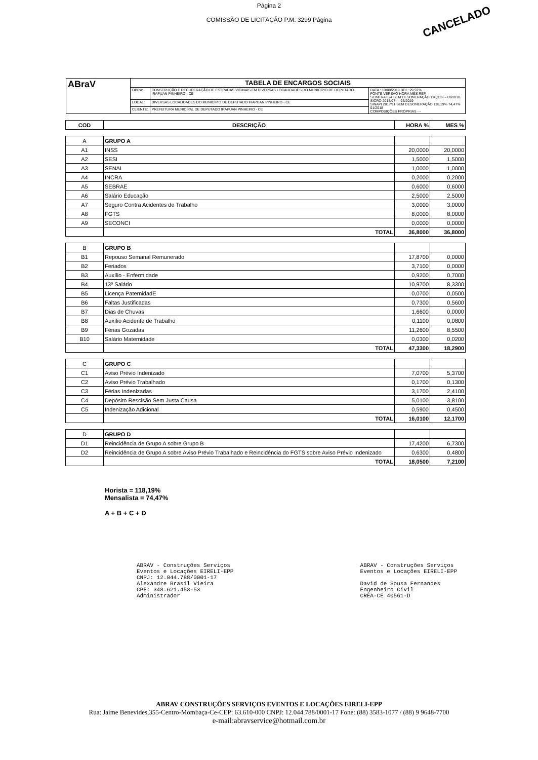Página 2
COMISSÃO DE LICITAÇÃO P.M. 3299 Página
CANCELADO
| ABraV | TABELA DE ENCARGOS SOCIAIS | | |
| | OBRA: | CONSTRUÇÃO E RECUPERAÇÃO DE ESTRADAS VICINAIS EM DIVERSAS LOCALIDADES DO MUNICÍPIO DE DEPUTADO IRAPUAN PINHEIRO - CE | DATA : 13/08/2019 BDI : 29,97% FONTE VERSÃO HORA MÊS REF. SEINFRA 024 SEM DESONERAÇÃO 116,31% - 03/2018 SICRO 2015/07 - - 03/2019 SINAPI 2017/11 SEM DESONERAÇÃO 118,19% 74,47% 01/2018 COMPOSIÇÕES PRÓPRIAS - - |
| | LOCAL: | DIVERSAS LOCALIDADES DO MUNICÍPIO DE DEPUTADO IRAPUAN PINHEIRO - CE | |
| | CLIENTE: | PREFEITURA MUNICIPAL DE DEPUTADO IRAPUAN PINHEIRO - CE | |
| COD | DESCRIÇÃO | HORA % | MES % |
| --- | --- | --- | --- |
| A | GRUPO A | | |
| A1 | INSS | 20,0000 | 20,0000 |
| A2 | SESI | 1,5000 | 1,5000 |
| A3 | SENAI | 1,0000 | 1,0000 |
| A4 | INCRA | 0,2000 | 0,2000 |
| A5 | SEBRAE | 0,6000 | 0,6000 |
| A6 | Salário Educação | 2,5000 | 2,5000 |
| A7 | Seguro Contra Acidentes de Trabalho | 3,0000 | 3,0000 |
| A8 | FGTS | 8,0000 | 8,0000 |
| A9 | SECONCI | 0,0000 | 0,0000 |
| | TOTAL | 36,8000 | 36,8000 |
| B | GRUPO B | | |
| B1 | Repouso Semanal Remunerado | 17,8700 | 0,0000 |
| B2 | Feriados | 3,7100 | 0,0000 |
| B3 | Auxílio - Enfermidade | 0,9200 | 0,7000 |
| B4 | 13º Salário | 10,9700 | 8,3300 |
| B5 | Licença PaternidadE | 0,0700 | 0,0500 |
| B6 | Faltas Justificadas | 0,7300 | 0,5600 |
| B7 | Dias de Chuvas | 1,6600 | 0,0000 |
| B8 | Auxílio Acidente de Trabalho | 0,1100 | 0,0800 |
| B9 | Férias Gozadas | 11,2600 | 8,5500 |
| B10 | Salário Maternidade | 0,0300 | 0,0200 |
| | TOTAL | 47,3300 | 18,2900 |
| C | GRUPO C | | |
| C1 | Aviso Prévio Indenizado | 7,0700 | 5,3700 |
| C2 | Aviso Prévio Trabalhado | 0,1700 | 0,1300 |
| C3 | Férias Indenizadas | 3,1700 | 2,4100 |
| C4 | Depósito Rescisão Sem Justa Causa | 5,0100 | 3,8100 |
| C5 | Indenização Adicional | 0,5900 | 0,4500 |
| | TOTAL | 16,0100 | 12,1700 |
| D | GRUPO D | | |
| D1 | Reincidência de Grupo A sobre Grupo B | 17,4200 | 6,7300 |
| D2 | Reincidência de Grupo A sobre Aviso Prévio Trabalhado e Reincidência do FGTS sobre Aviso Prévio Indenizado | 0,6300 | 0,4800 |
| | TOTAL | 18,0500 | 7,2100 |
Horista = 118,19%
Mensalista = 74,47%
A + B + C + D
ABRAV - Construções Serviços
Eventos e Locações EIRELI-EPP
CNPJ: 12.044.788/0001-17
Alexandre Brasil Vieira
CPF: 348.621.453-53
Administrador
ABRAV - Construções Serviços
Eventos e Locações EIRELI-EPP
David de Sousa Fernandes
Engenheiro Civil
CREA-CE 40561-D
ABRAV CONSTRUÇÕES SERVIÇOS EVENTOS E LOCAÇÕES EIRELI-EPP
Rua: Jaime Benevides,355-Centro-Mombaça-Ce-CEP: 63.610-000 CNPJ: 12.044.788/0001-17 Fone: (88) 3583-1077 / (88) 9 9648-7700
e-mail:abravservice@hotmail.com.br